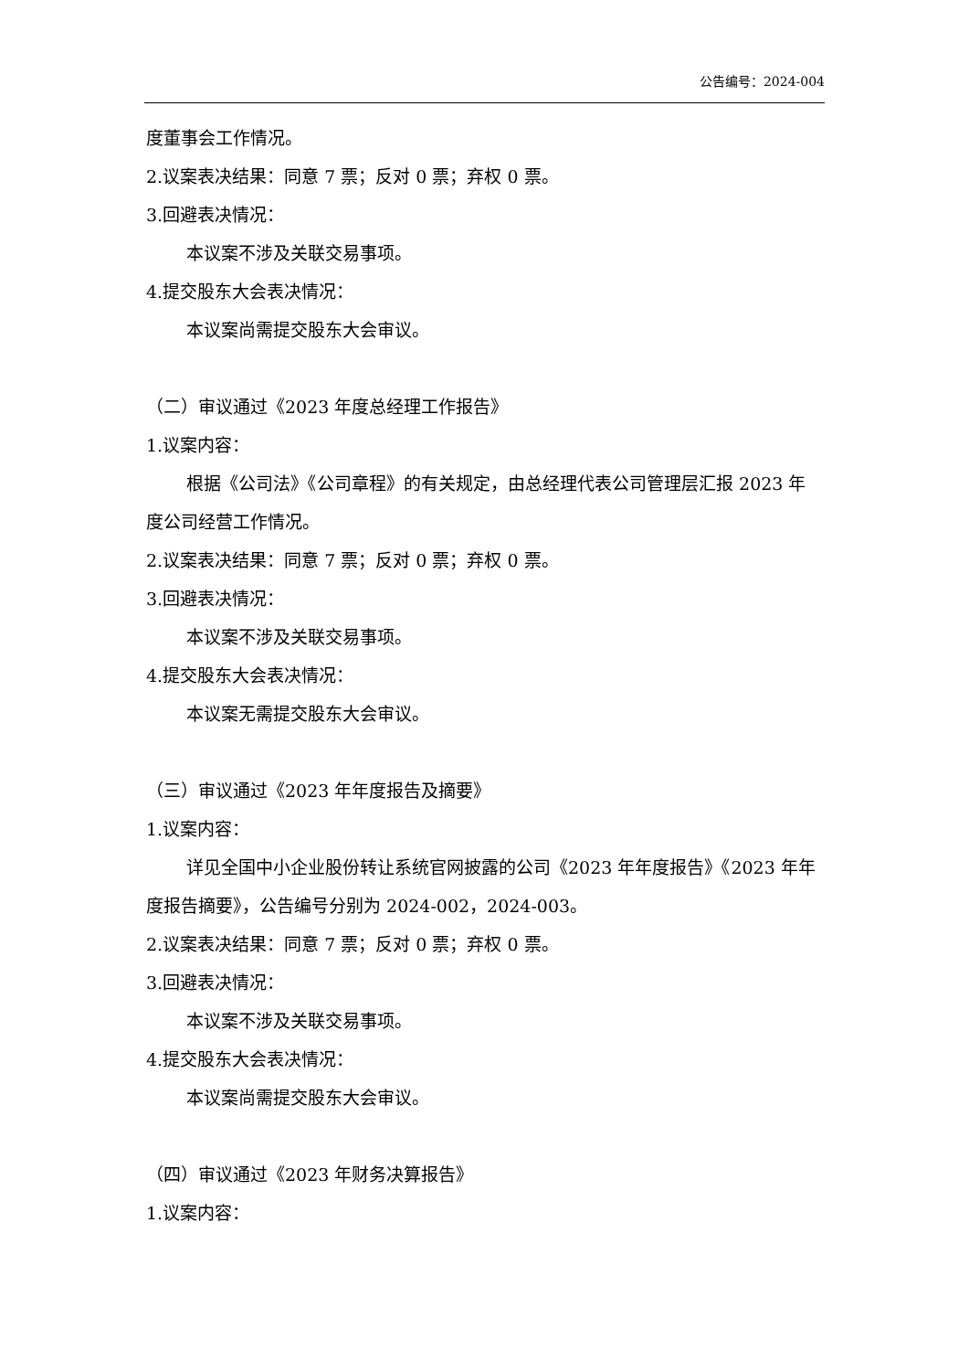公告编号：2024-004
度董事会工作情况。
2.议案表决结果：同意 7 票；反对 0 票；弃权 0 票。
3.回避表决情况：
本议案不涉及关联交易事项。
4.提交股东大会表决情况：
本议案尚需提交股东大会审议。
（二）审议通过《2023 年度总经理工作报告》
1.议案内容：
根据《公司法》《公司章程》的有关规定，由总经理代表公司管理层汇报 2023 年度公司经营工作情况。
2.议案表决结果：同意 7 票；反对 0 票；弃权 0 票。
3.回避表决情况：
本议案不涉及关联交易事项。
4.提交股东大会表决情况：
本议案无需提交股东大会审议。
（三）审议通过《2023 年年度报告及摘要》
1.议案内容：
详见全国中小企业股份转让系统官网披露的公司《2023 年年度报告》《2023 年年度报告摘要》，公告编号分别为 2024-002，2024-003。
2.议案表决结果：同意 7 票；反对 0 票；弃权 0 票。
3.回避表决情况：
本议案不涉及关联交易事项。
4.提交股东大会表决情况：
本议案尚需提交股东大会审议。
（四）审议通过《2023 年财务决算报告》
1.议案内容：